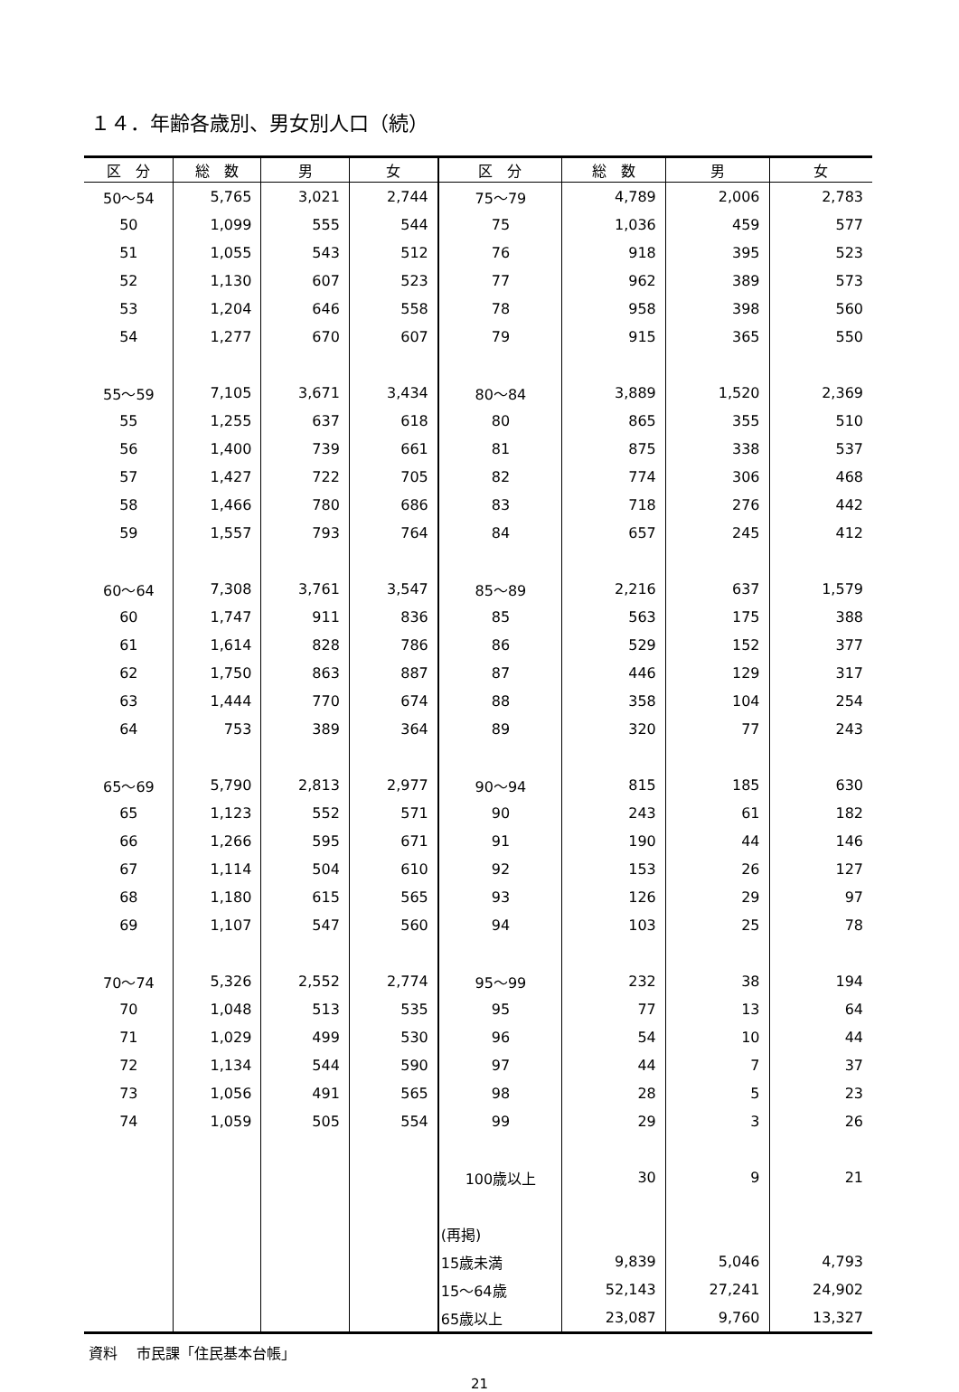１４．年齢各歳別、男女別人口（続）
| 区 分 | 総 数 | 男 | 女 | 区 分 | 総 数 | 男 | 女 |
| --- | --- | --- | --- | --- | --- | --- | --- |
| 50～54 | 5,765 | 3,021 | 2,744 | 75～79 | 4,789 | 2,006 | 2,783 |
| 50 | 1,099 | 555 | 544 | 75 | 1,036 | 459 | 577 |
| 51 | 1,055 | 543 | 512 | 76 | 918 | 395 | 523 |
| 52 | 1,130 | 607 | 523 | 77 | 962 | 389 | 573 |
| 53 | 1,204 | 646 | 558 | 78 | 958 | 398 | 560 |
| 54 | 1,277 | 670 | 607 | 79 | 915 | 365 | 550 |
| 55～59 | 7,105 | 3,671 | 3,434 | 80～84 | 3,889 | 1,520 | 2,369 |
| 55 | 1,255 | 637 | 618 | 80 | 865 | 355 | 510 |
| 56 | 1,400 | 739 | 661 | 81 | 875 | 338 | 537 |
| 57 | 1,427 | 722 | 705 | 82 | 774 | 306 | 468 |
| 58 | 1,466 | 780 | 686 | 83 | 718 | 276 | 442 |
| 59 | 1,557 | 793 | 764 | 84 | 657 | 245 | 412 |
| 60～64 | 7,308 | 3,761 | 3,547 | 85～89 | 2,216 | 637 | 1,579 |
| 60 | 1,747 | 911 | 836 | 85 | 563 | 175 | 388 |
| 61 | 1,614 | 828 | 786 | 86 | 529 | 152 | 377 |
| 62 | 1,750 | 863 | 887 | 87 | 446 | 129 | 317 |
| 63 | 1,444 | 770 | 674 | 88 | 358 | 104 | 254 |
| 64 | 753 | 389 | 364 | 89 | 320 | 77 | 243 |
| 65～69 | 5,790 | 2,813 | 2,977 | 90～94 | 815 | 185 | 630 |
| 65 | 1,123 | 552 | 571 | 90 | 243 | 61 | 182 |
| 66 | 1,266 | 595 | 671 | 91 | 190 | 44 | 146 |
| 67 | 1,114 | 504 | 610 | 92 | 153 | 26 | 127 |
| 68 | 1,180 | 615 | 565 | 93 | 126 | 29 | 97 |
| 69 | 1,107 | 547 | 560 | 94 | 103 | 25 | 78 |
| 70～74 | 5,326 | 2,552 | 2,774 | 95～99 | 232 | 38 | 194 |
| 70 | 1,048 | 513 | 535 | 95 | 77 | 13 | 64 |
| 71 | 1,029 | 499 | 530 | 96 | 54 | 10 | 44 |
| 72 | 1,134 | 544 | 590 | 97 | 44 | 7 | 37 |
| 73 | 1,056 | 491 | 565 | 98 | 28 | 5 | 23 |
| 74 | 1,059 | 505 | 554 | 99 | 29 | 3 | 26 |
| | | | | 100歳以上 | 30 | 9 | 21 |
| | | | | (再掲) | | | |
| | | | | 15歳未満 | 9,839 | 5,046 | 4,793 |
| | | | | 15～64歳 | 52,143 | 27,241 | 24,902 |
| | | | | 65歳以上 | 23,087 | 9,760 | 13,327 |
資料　 市民課「住民基本台帳」
21